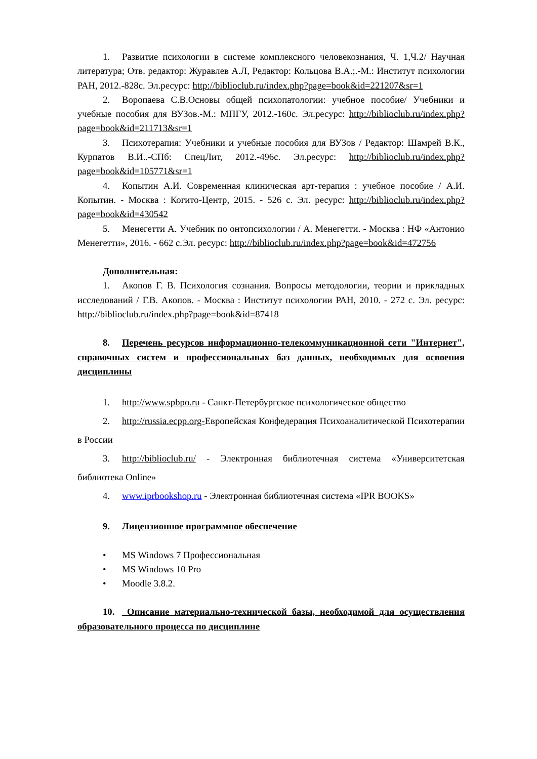1. Развитие психологии в системе комплексного человекознания, Ч. 1,Ч.2/ Научная литература; Отв. редактор: Журавлев А.Л, Редактор: Кольцова В.А.;.-М.: Институт психологии РАН, 2012.-828с. Эл.ресурс: http://biblioclub.ru/index.php?page=book&id=221207&sr=1
2. Воропаева С.В.Основы общей психопатологии: учебное пособие/ Учебники и учебные пособия для ВУЗов.-М.: МПГУ, 2012.-160с. Эл.ресурс: http://biblioclub.ru/index.php?page=book&id=211713&sr=1
3. Психотерапия: Учебники и учебные пособия для ВУЗов / Редактор: Шамрей В.К., Курпатов В.И..-СПб: СпецЛит, 2012.-496с. Эл.ресурс: http://biblioclub.ru/index.php?page=book&id=105771&sr=1
4. Копытин А.И. Современная клиническая арт-терапия : учебное пособие / А.И. Копытин. - Москва : Когито-Центр, 2015. - 526 с. Эл. ресурс: http://biblioclub.ru/index.php?page=book&id=430542
5. Менегетти А. Учебник по онтопсихологии / А. Менегетти. - Москва : НФ «Антонио Менегетти», 2016. - 662 с.Эл. ресурс: http://biblioclub.ru/index.php?page=book&id=472756
Дополнительная:
1. Акопов Г. В. Психология сознания. Вопросы методологии, теории и прикладных исследований / Г.В. Акопов. - Москва : Институт психологии РАН, 2010. - 272 с. Эл. ресурс: http://biblioclub.ru/index.php?page=book&id=87418
8. Перечень ресурсов информационно-телекоммуникационной сети "Интернет", справочных систем и профессиональных баз данных, необходимых для освоения дисциплины
1. http://www.spbpo.ru - Санкт-Петербургское психологическое общество
2. http://russia.ecpp.org-Европейская Конфедерация Психоаналитической Психотерапии в России
3. http://biblioclub.ru/ - Электронная библиотечная система «Университетская библиотека Online»
4. www.iprbookshop.ru - Электронная библиотечная система «IPR BOOKS»
9. Лицензионное программное обеспечение
• MS Windows 7 Профессиональная
• MS Windows 10 Pro
• Moodle 3.8.2.
10. Описание материально-технической базы, необходимой для осуществления образовательного процесса по дисциплине